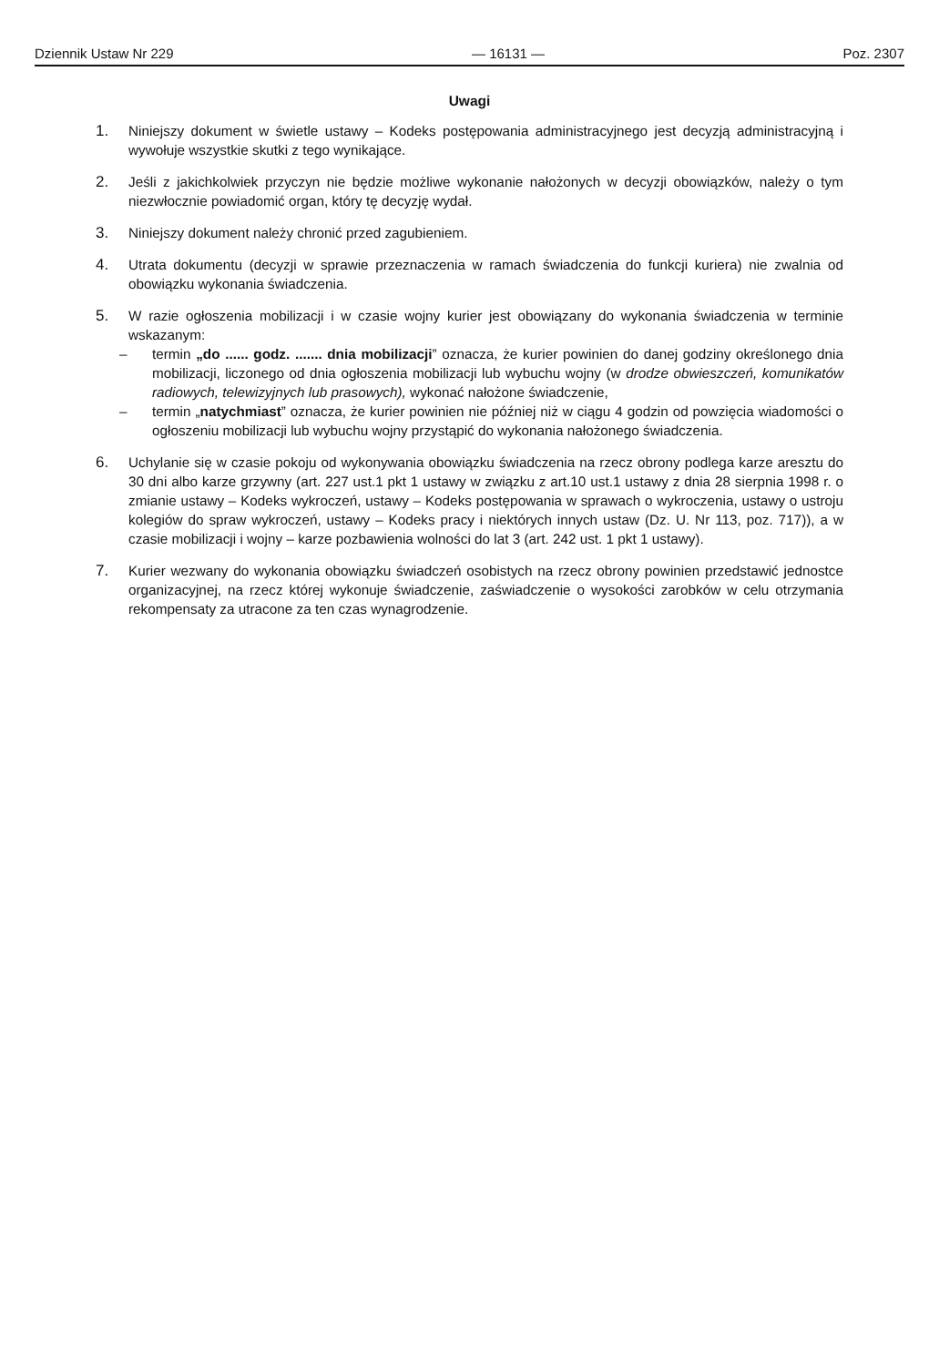Dziennik Ustaw Nr 229 — 16131 — Poz. 2307
Uwagi
1. Niniejszy dokument w świetle ustawy – Kodeks postępowania administracyjnego jest decyzją administracyjną i wywołuje wszystkie skutki z tego wynikające.
2. Jeśli z jakichkolwiek przyczyn nie będzie możliwe wykonanie nałożonych w decyzji obowiązków, należy o tym niezwłocznie powiadomić organ, który tę decyzję wydał.
3. Niniejszy dokument należy chronić przed zagubieniem.
4. Utrata dokumentu (decyzji w sprawie przeznaczenia w ramach świadczenia do funkcji kuriera) nie zwalnia od obowiązku wykonania świadczenia.
5. W razie ogłoszenia mobilizacji i w czasie wojny kurier jest obowiązany do wykonania świadczenia w terminie wskazanym:
– termin „do ...... godz. ....... dnia mobilizacji” oznacza, że kurier powinien do danej godziny określonego dnia mobilizacji, liczonego od dnia ogłoszenia mobilizacji lub wybuchu wojny (w drodze obwieszczeń, komunikatów radiowych, telewizyjnych lub prasowych), wykonać nałożone świadczenie,
– termin „natychmiast” oznacza, że kurier powinien nie później niż w ciągu 4 godzin od powzięcia wiadomości o ogłoszeniu mobilizacji lub wybuchu wojny przystąpić do wykonania nałożonego świadczenia.
6. Uchylanie się w czasie pokoju od wykonywania obowiązku świadczenia na rzecz obrony podlega karze aresztu do 30 dni albo karze grzywny (art. 227 ust.1 pkt 1 ustawy w związku z art.10 ust.1 ustawy z dnia 28 sierpnia 1998 r. o zmianie ustawy – Kodeks wykroczeń, ustawy – Kodeks postępowania w sprawach o wykroczenia, ustawy o ustroju kolegiów do spraw wykroczeń, ustawy – Kodeks pracy i niektórych innych ustaw (Dz. U. Nr 113, poz. 717)), a w czasie mobilizacji i wojny – karze pozbawienia wolności do lat 3 (art. 242 ust. 1 pkt 1 ustawy).
7. Kurier wezwany do wykonania obowiązku świadczeń osobistych na rzecz obrony powinien przedstawić jednostce organizacyjnej, na rzecz której wykonuje świadczenie, zaświadczenie o wysokości zarobków w celu otrzymania rekompensaty za utracone za ten czas wynagrodzenie.